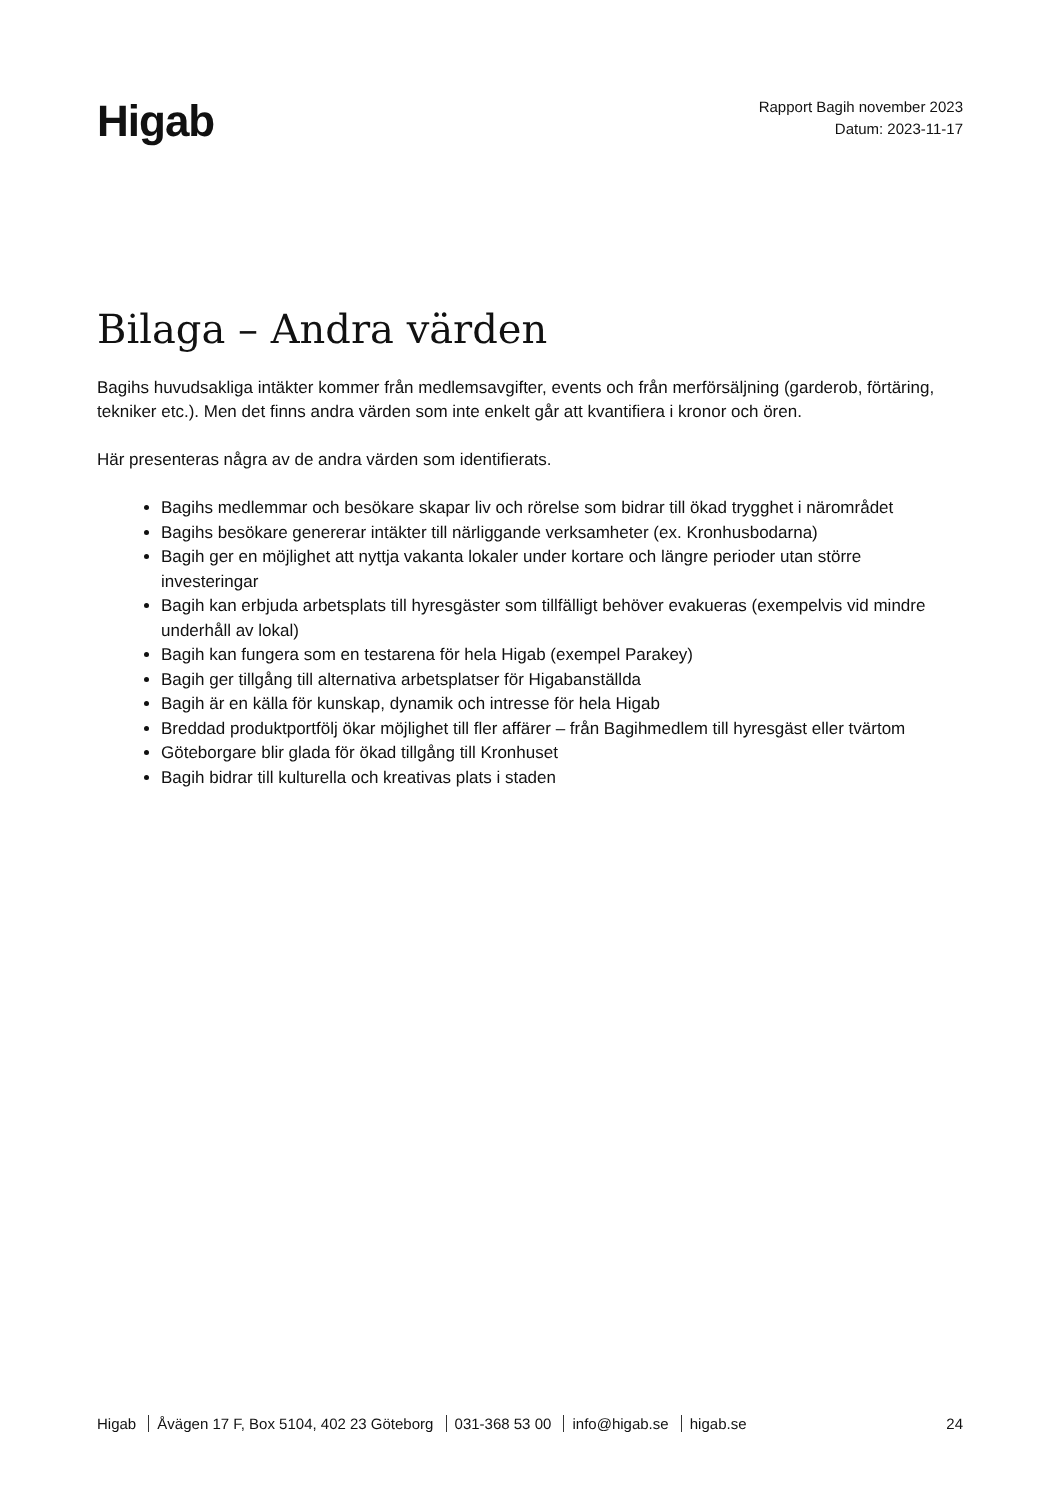Higab
Rapport Bagih november 2023
Datum: 2023-11-17
Bilaga – Andra värden
Bagihs huvudsakliga intäkter kommer från medlemsavgifter, events och från merförsäljning (garderob, förtäring, tekniker etc.). Men det finns andra värden som inte enkelt går att kvantifiera i kronor och ören.
Här presenteras några av de andra värden som identifierats.
Bagihs medlemmar och besökare skapar liv och rörelse som bidrar till ökad trygghet i närområdet
Bagihs besökare genererar intäkter till närliggande verksamheter (ex. Kronhusbodarna)
Bagih ger en möjlighet att nyttja vakanta lokaler under kortare och längre perioder utan större investeringar
Bagih kan erbjuda arbetsplats till hyresgäster som tillfälligt behöver evakueras (exempelvis vid mindre underhåll av lokal)
Bagih kan fungera som en testarena för hela Higab (exempel Parakey)
Bagih ger tillgång till alternativa arbetsplatser för Higabanställda
Bagih är en källa för kunskap, dynamik och intresse för hela Higab
Breddad produktportfölj ökar möjlighet till fler affärer – från Bagihmedlem till hyresgäst eller tvärtom
Göteborgare blir glada för ökad tillgång till Kronhuset
Bagih bidrar till kulturella och kreativas plats i staden
Higab Åvägen 17 F, Box 5104, 402 23 Göteborg 031-368 53 00 info@higab.se higab.se
24